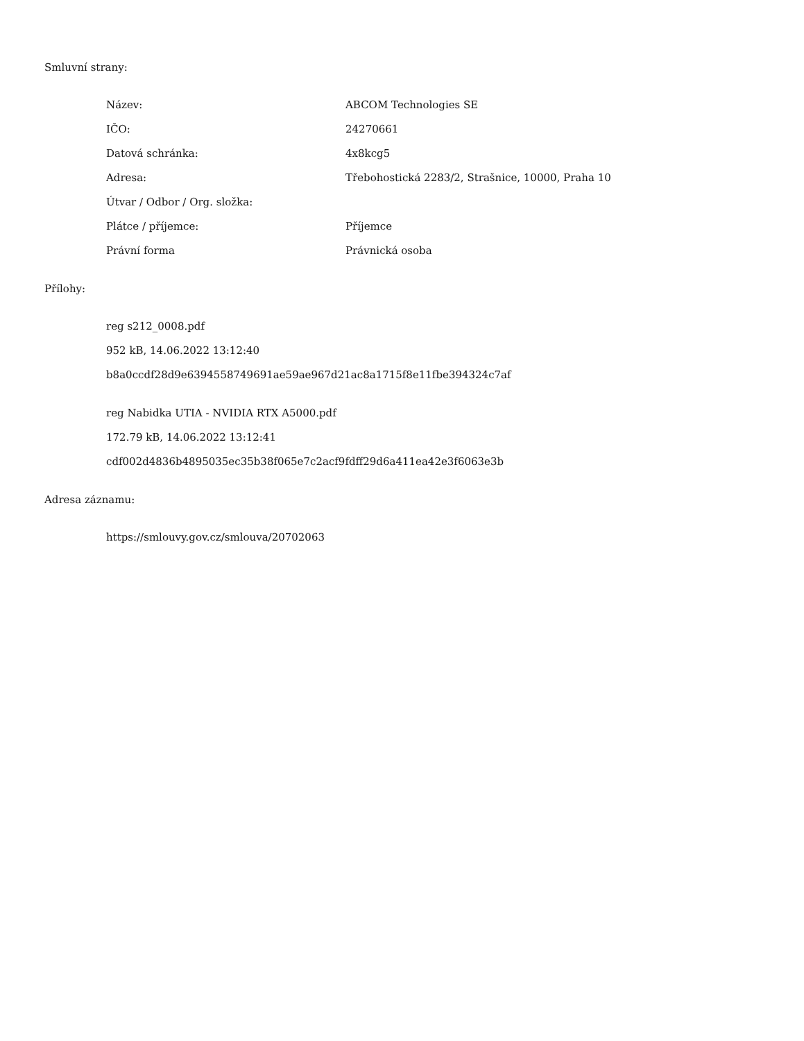Smluvní strany:
| Název: | ABCOM Technologies SE |
| IČO: | 24270661 |
| Datová schránka: | 4x8kcg5 |
| Adresa: | Třebohostická 2283/2, Strašnice, 10000, Praha 10 |
| Útvar / Odbor / Org. složka: | |
| Plátce / příjemce: | Příjemce |
| Právní forma | Právnická osoba |
Přílohy:
reg s212_0008.pdf
952 kB, 14.06.2022 13:12:40
b8a0ccdf28d9e6394558749691ae59ae967d21ac8a1715f8e11fbe394324c7af
reg Nabidka UTIA - NVIDIA RTX A5000.pdf
172.79 kB, 14.06.2022 13:12:41
cdf002d4836b4895035ec35b38f065e7c2acf9fdff29d6a411ea42e3f6063e3b
Adresa záznamu:
https://smlouvy.gov.cz/smlouva/20702063